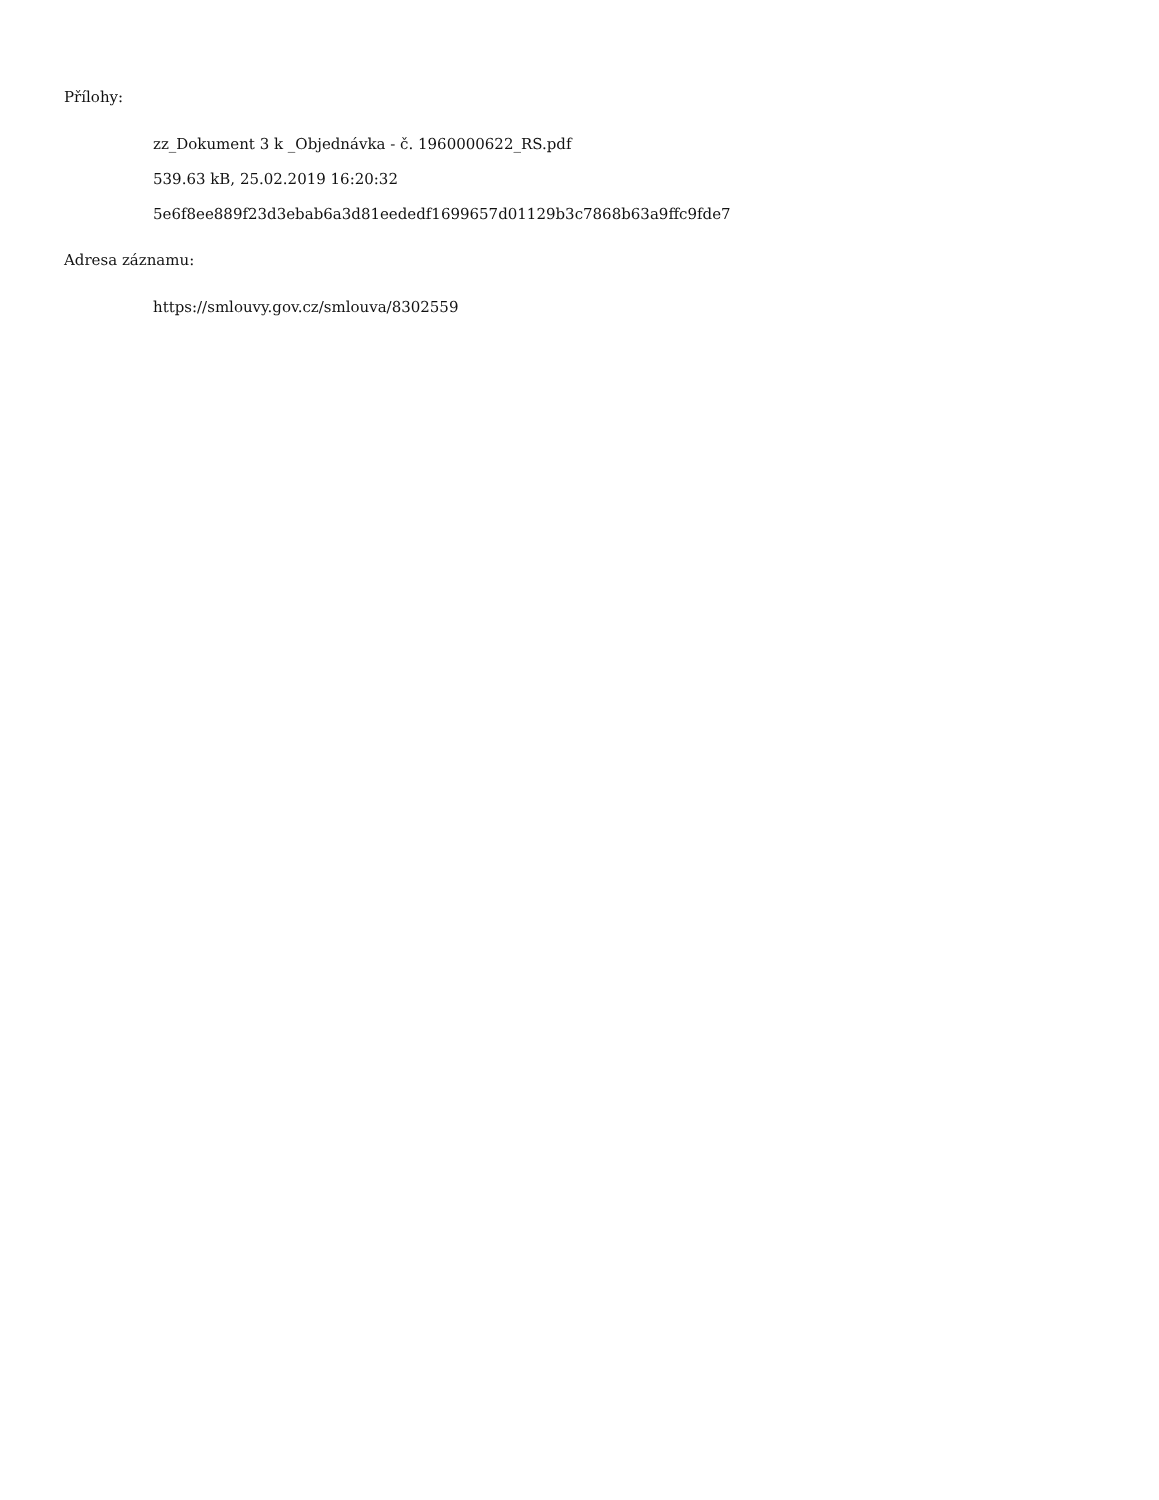Přílohy:
zz_Dokument 3 k _Objednávka - č. 1960000622_RS.pdf
539.63 kB, 25.02.2019 16:20:32
5e6f8ee889f23d3ebab6a3d81eededf1699657d01129b3c7868b63a9ffc9fde7
Adresa záznamu:
https://smlouvy.gov.cz/smlouva/8302559